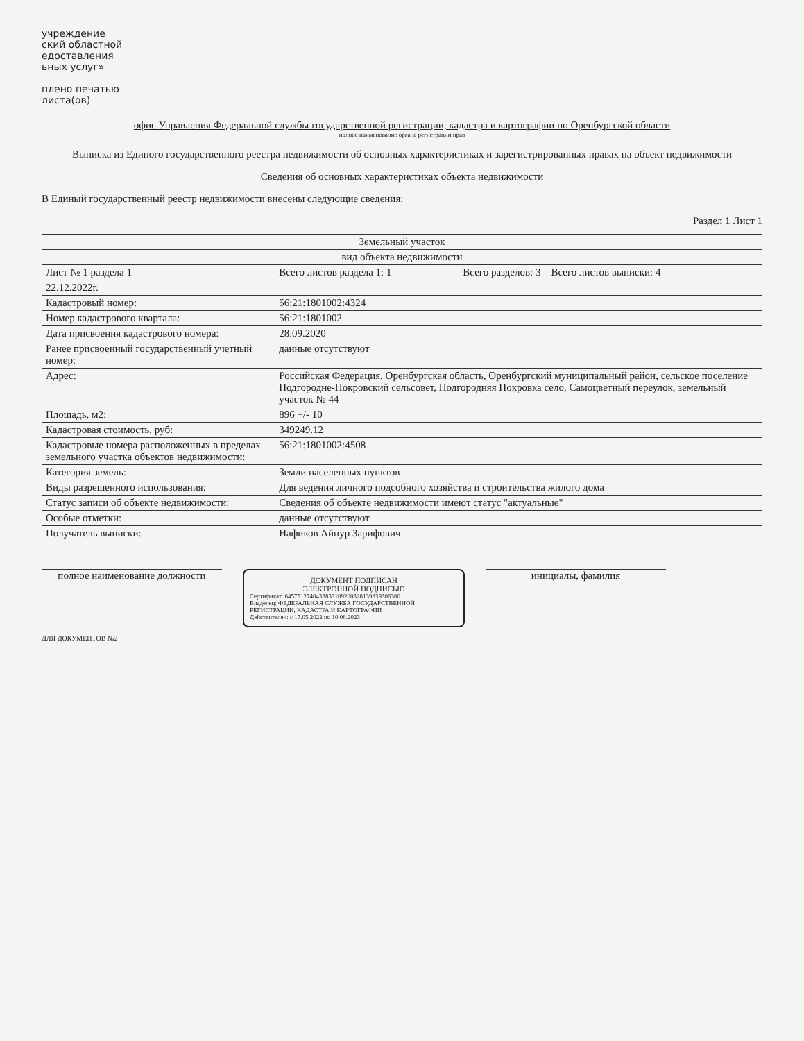учреждение
ский областной
едоставления
ьных услуг»
плено печатью
листа(ов)
офис Управления Федеральной службы государственной регистрации, кадастра и картографии по Оренбургской области
полное наименование органа регистрации прав
Выписка из Единого государственного реестра недвижимости об основных характеристиках и зарегистрированных правах на объект недвижимости
Сведения об основных характеристиках объекта недвижимости
В Единый государственный реестр недвижимости внесены следующие сведения:
Раздел 1 Лист 1
| Земельный участок | | |
| вид объекта недвижимости | | |
| Лист № 1 раздела 1 | Всего листов раздела 1: 1 | Всего разделов: 3 Всего листов выписки: 4 |
| 22.12.2022г. | | |
| Кадастровый номер: | 56:21:1801002:4324 | |
| Номер кадастрового квартала: | 56:21:1801002 | |
| Дата присвоения кадастрового номера: | 28.09.2020 | |
| Ранее присвоенный государственный учетный номер: | данные отсутствуют | |
| Адрес: | Российская Федерация, Оренбургская область, Оренбургский муниципальный район, сельское поселение Подгородне-Покровский сельсовет, Подгородняя Покровка село, Самоцветный переулок, земельный участок № 44 | |
| Площадь, м2: | 896 +/- 10 | |
| Кадастровая стоимость, руб: | 349249.12 | |
| Кадастровые номера расположенных в пределах земельного участка объектов недвижимости: | 56:21:1801002:4508 | |
| Категория земель: | Земли населенных пунктов | |
| Виды разрешенного использования: | Для ведения личного подсобного хозяйства и строительства жилого дома | |
| Статус записи об объекте недвижимости: | Сведения об объекте недвижимости имеют статус "актуальные" | |
| Особые отметки: | данные отсутствуют | |
| Получатель выписки: | Нафиков Айнур Зарифович | |
полное наименование должности
ДОКУМЕНТ ПОДПИСАН
ЭЛЕКТРОННОЙ ПОДПИСЬЮ
Сертификат: 6457512740433833109200328139839306360
Владелец: ФЕДЕРАЛЬНАЯ СЛУЖБА ГОСУДАРСТВЕННОЙ РЕГИСТРАЦИИ, КАДАСТРА И КАРТОГРАФИИ
Действителен: с 17.05.2022 по 10.08.2023
инициалы, фамилия
ДЛЯ ДОКУМЕНТОВ №2